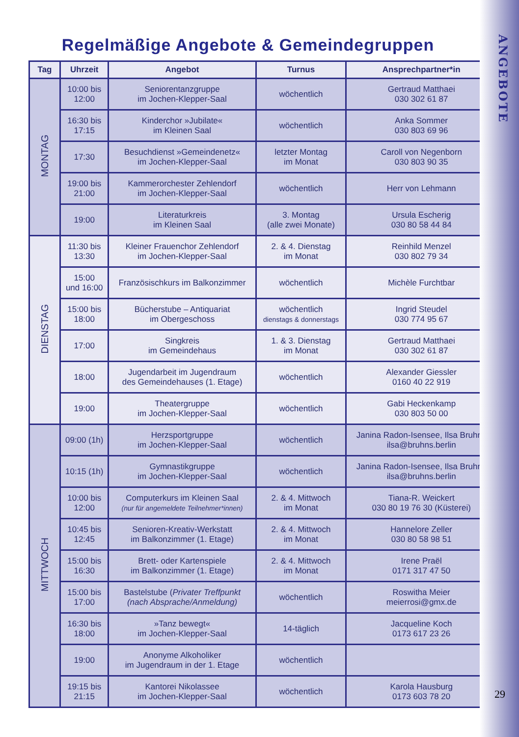ANGEBOTE
29
Regelmäßige Angebote & Gemeindegruppen
| Tag | Uhrzeit | Angebot | Turnus | Ansprechpartner*in |
| --- | --- | --- | --- | --- |
| MONTAG | 10:00 bis 12:00 | Seniorentanzgruppe im Jochen-Klepper-Saal | wöchentlich | Gertraud Matthaei 030 302 61 87 |
| | 16:30 bis 17:15 | Kinderchor »Jubilate« im Kleinen Saal | wöchentlich | Anka Sommer 030 803 69 96 |
| | 17:30 | Besuchdienst »Gemeindenetz« im Jochen-Klepper-Saal | letzter Montag im Monat | Caroll von Negenborn 030 803 90 35 |
| | 19:00 bis 21:00 | Kammerorchester Zehlendorf im Jochen-Klepper-Saal | wöchentlich | Herr von Lehmann |
| | 19:00 | Literaturkreis im Kleinen Saal | 3. Montag (alle zwei Monate) | Ursula Escherig 030 80 58 44 84 |
| DIENSTAG | 11:30 bis 13:30 | Kleiner Frauenchor Zehlendorf im Jochen-Klepper-Saal | 2. & 4. Dienstag im Monat | Reinhild Menzel 030 802 79 34 |
| | 15:00 und 16:00 | Französischkurs im Balkonzimmer | wöchentlich | Michèle Furchtbar |
| | 15:00 bis 18:00 | Bücherstube – Antiquariat im Obergeschoss | wöchentlich dienstags & donnerstags | Ingrid Steudel 030 774 95 67 |
| | 17:00 | Singkreis im Gemeindehaus | 1. & 3. Dienstag im Monat | Gertraud Matthaei 030 302 61 87 |
| | 18:00 | Jugendarbeit im Jugendraum des Gemeindehauses (1. Etage) | wöchentlich | Alexander Giessler 0160 40 22 919 |
| | 19:00 | Theatergruppe im Jochen-Klepper-Saal | wöchentlich | Gabi Heckenkamp 030 803 50 00 |
| MITTWOCH | 09:00 (1h) | Herzsportgruppe im Jochen-Klepper-Saal | wöchentlich | Janina Radon-Isensee, Ilsa Bruhns ilsa@bruhns.berlin |
| | 10:15 (1h) | Gymnastikgruppe im Jochen-Klepper-Saal | wöchentlich | Janina Radon-Isensee, Ilsa Bruhns ilsa@bruhns.berlin |
| | 10:00 bis 12:00 | Computerkurs im Kleinen Saal (nur für angemeldete Teilnehmer*innen) | 2. & 4. Mittwoch im Monat | Tiana-R. Weickert 030 80 19 76 30 (Küsterei) |
| | 10:45 bis 12:45 | Senioren-Kreativ-Werkstatt im Balkonzimmer (1. Etage) | 2. & 4. Mittwoch im Monat | Hannelore Zeller 030 80 58 98 51 |
| | 15:00 bis 16:30 | Brett- oder Kartenspiele im Balkonzimmer (1. Etage) | 2. & 4. Mittwoch im Monat | Irene Praël 0171 317 47 50 |
| | 15:00 bis 17:00 | Bastelstube ( Privater Treffpunkt (nach Absprache/Anmeldung) | wöchentlich | Roswitha Meier meierrosi@gmx.de |
| | 16:30 bis 18:00 | »Tanz bewegt« im Jochen-Klepper-Saal | 14-täglich | Jacqueline Koch 0173 617 23 26 |
| | 19:00 | Anonyme Alkoholiker im Jugendraum in der 1. Etage | wöchentlich | |
| | 19:15 bis 21:15 | Kantorei Nikolassee im Jochen-Klepper-Saal | wöchentlich | Karola Hausburg 0173 603 78 20 |